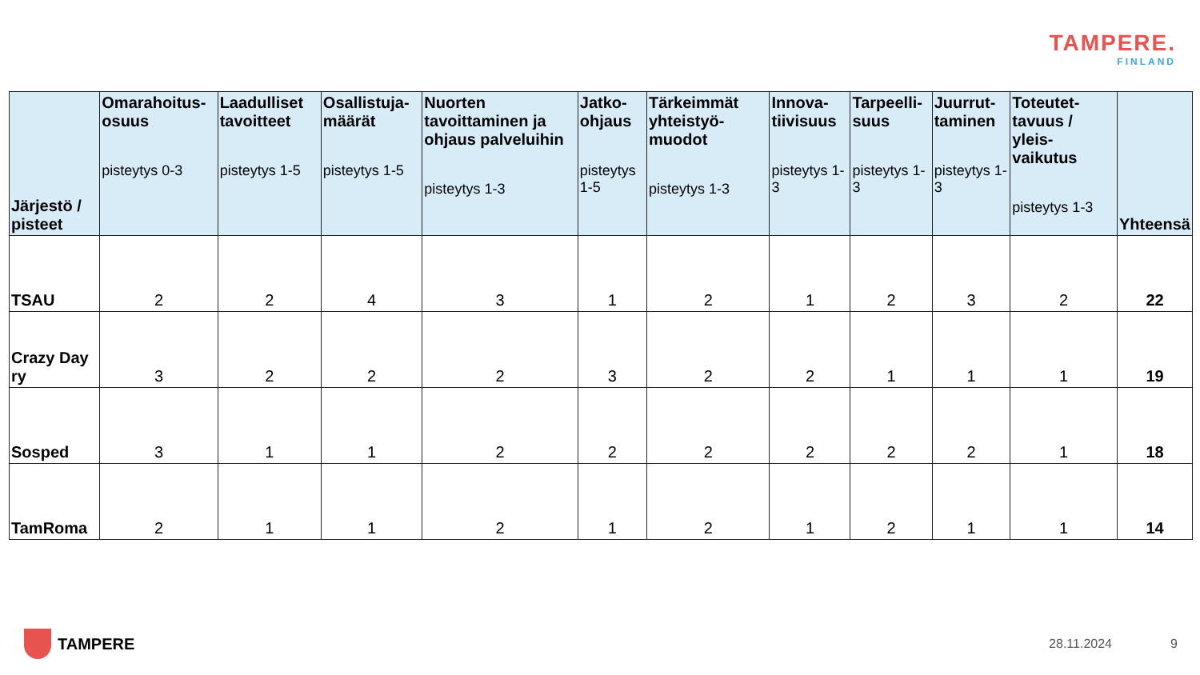TAMPERE.
FINLAND
| Järjestö / pisteet | Omarahoitus-osuus pisteytys 0-3 | Laadulliset tavoitteet pisteytys 1-5 | Osallistuja-määrät pisteytys 1-5 | Nuorten tavoittaminen ja ohjaus palveluihin pisteytys 1-3 | Jatko-ohjaus pisteytys 1-5 | Tärkeimmät yhteistyö-muodot pisteytys 1-3 | Innova-tiivisuus pisteytys 1-3 | Tarpeelli-suus pisteytys 1-3 | Juurrut-taminen pisteytys 1-3 | Toteutet-tavuus / yleis-vaikutus pisteytys 1-3 | Yhteensä |
| --- | --- | --- | --- | --- | --- | --- | --- | --- | --- | --- | --- |
| TSAU | 2 | 2 | 4 | 3 | 1 | 2 | 1 | 2 | 3 | 2 | 22 |
| Crazy Day ry | 3 | 2 | 2 | 2 | 3 | 2 | 2 | 1 | 1 | 1 | 19 |
| Sosped | 3 | 1 | 1 | 2 | 2 | 2 | 2 | 2 | 2 | 1 | 18 |
| TamRoma | 2 | 1 | 1 | 2 | 1 | 2 | 1 | 2 | 1 | 1 | 14 |
TAMPERE 28.11.2024 9